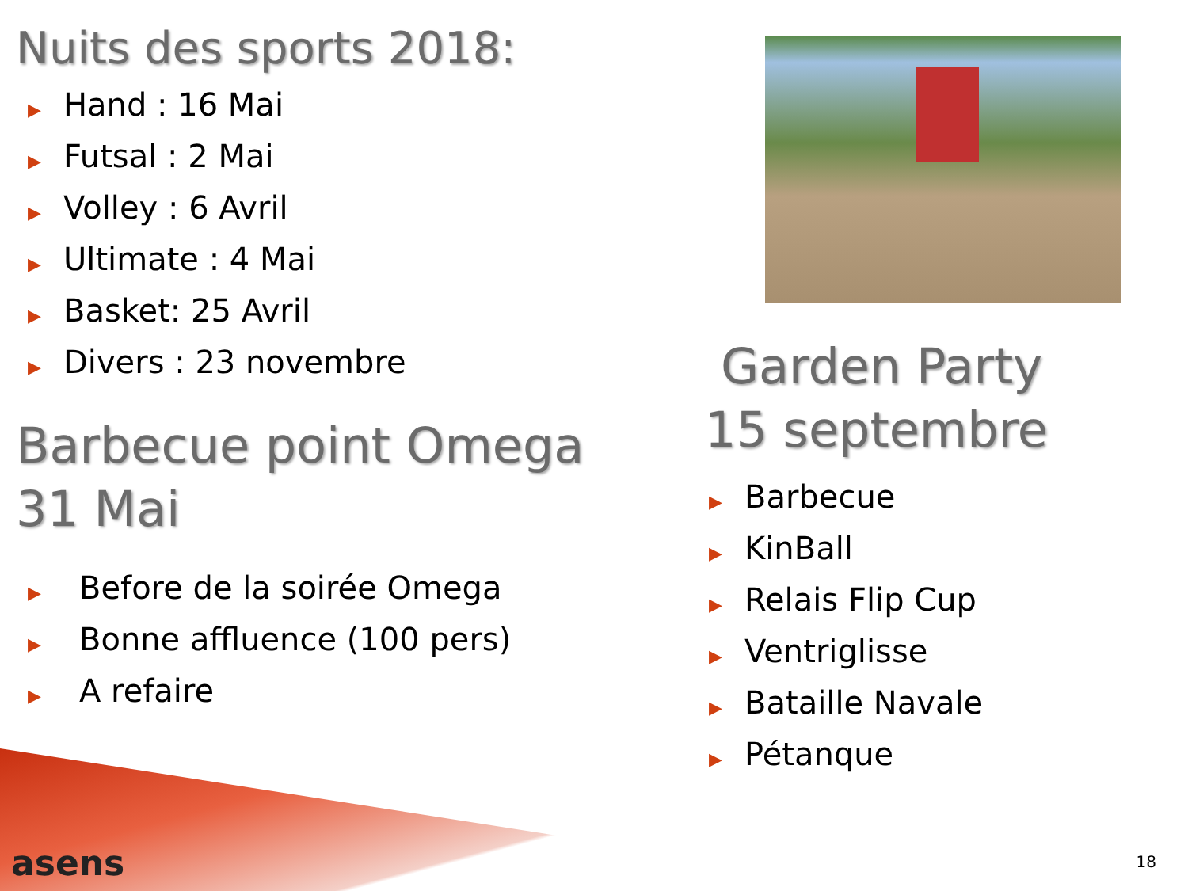Nuits des sports 2018:
▶ Hand : 16 Mai
▶ Futsal : 2 Mai
▶ Volley : 6 Avril
▶ Ultimate : 4 Mai
▶ Basket: 25 Avril
▶ Divers : 23 novembre
Barbecue point Omega
31 Mai
▶ Before de la soirée Omega
▶ Bonne affluence (100 pers)
▶ A refaire
Garden Party
15 septembre
▶ Barbecue
▶ KinBall
▶ Relais Flip Cup
▶ Ventriglisse
▶ Bataille Navale
▶ Pétanque
asens 18